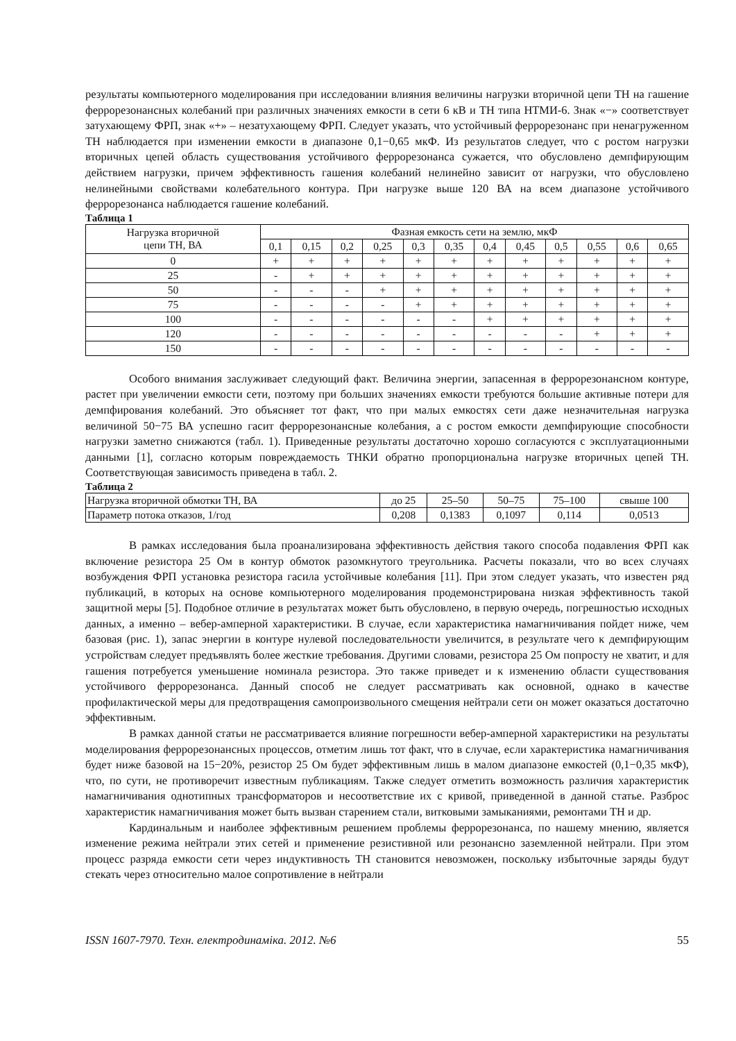результаты компьютерного моделирования при исследовании влияния величины нагрузки вторичной цепи ТН на гашение феррорезонансных колебаний при различных значениях емкости в сети 6 кВ и ТН типа НТМИ-6. Знак «−» соответствует затухающему ФРП, знак «+» – незатухающему ФРП. Следует указать, что устойчивый феррорезонанс при ненагруженном ТН наблюдается при изменении емкости в диапазоне 0,1−0,65 мкФ. Из результатов следует, что с ростом нагрузки вторичных цепей область существования устойчивого феррорезонанса сужается, что обусловлено демпфирующим действием нагрузки, причем эффективность гашения колебаний нелинейно зависит от нагрузки, что обусловлено нелинейными свойствами колебательного контура. При нагрузке выше 120 ВА на всем диапазоне устойчивого феррорезонанса наблюдается гашение колебаний.
Таблица 1
| Нагрузка вторичной цепи ТН, ВА | Фазная емкость сети на землю, мкФ | | | | | | | | | | | |
| --- | --- | --- | --- | --- | --- | --- | --- | --- | --- | --- | --- | --- |
| | 0,1 | 0,15 | 0,2 | 0,25 | 0,3 | 0,35 | 0,4 | 0,45 | 0,5 | 0,55 | 0,6 | 0,65 |
| 0 | + | + | + | + | + | + | + | + | + | + | + | + |
| 25 | - | + | + | + | + | + | + | + | + | + | + | + |
| 50 | - | - | - | + | + | + | + | + | + | + | + | + |
| 75 | - | - | - | - | + | + | + | + | + | + | + | + |
| 100 | - | - | - | - | - | - | + | + | + | + | + | + |
| 120 | - | - | - | - | - | - | - | - | - | + | + | + |
| 150 | - | - | - | - | - | - | - | - | - | - | - | - |
Особого внимания заслуживает следующий факт. Величина энергии, запасенная в феррорезонансном контуре, растет при увеличении емкости сети, поэтому при больших значениях емкости требуются большие активные потери для демпфирования колебаний. Это объясняет тот факт, что при малых емкостях сети даже незначительная нагрузка величиной 50−75 ВА успешно гасит феррорезонансные колебания, а с ростом емкости демпфирующие способности нагрузки заметно снижаются (табл. 1). Приведенные результаты достаточно хорошо согласуются с эксплуатационными данными [1], согласно которым повреждаемость ТНКИ обратно пропорциональна нагрузке вторичных цепей ТН. Соответствующая зависимость приведена в табл. 2.
Таблица 2
| Нагрузка вторичной обмотки ТН, ВА | до 25 | 25–50 | 50–75 | 75–100 | свыше 100 |
| Параметр потока отказов, 1/год | 0,208 | 0,1383 | 0,1097 | 0,114 | 0,0513 |
В рамках исследования была проанализирована эффективность действия такого способа подавления ФРП как включение резистора 25 Ом в контур обмоток разомкнутого треугольника. Расчеты показали, что во всех случаях возбуждения ФРП установка резистора гасила устойчивые колебания [11]. При этом следует указать, что известен ряд публикаций, в которых на основе компьютерного моделирования продемонстрирована низкая эффективность такой защитной меры [5]. Подобное отличие в результатах может быть обусловлено, в первую очередь, погрешностью исходных данных, а именно – вебер-амперной характеристики. В случае, если характеристика намагничивания пойдет ниже, чем базовая (рис. 1), запас энергии в контуре нулевой последовательности увеличится, в результате чего к демпфирующим устройствам следует предъявлять более жесткие требования. Другими словами, резистора 25 Ом попросту не хватит, и для гашения потребуется уменьшение номинала резистора. Это также приведет и к изменению области существования устойчивого феррорезонанса. Данный способ не следует рассматривать как основной, однако в качестве профилактической меры для предотвращения самопроизвольного смещения нейтрали сети он может оказаться достаточно эффективным.
В рамках данной статьи не рассматривается влияние погрешности вебер-амперной характеристики на результаты моделирования феррорезонансных процессов, отметим лишь тот факт, что в случае, если характеристика намагничивания будет ниже базовой на 15−20%, резистор 25 Ом будет эффективным лишь в малом диапазоне емкостей (0,1−0,35 мкФ), что, по сути, не противоречит известным публикациям. Также следует отметить возможность различия характеристик намагничивания однотипных трансформаторов и несоответствие их с кривой, приведенной в данной статье. Разброс характеристик намагничивания может быть вызван старением стали, витковыми замыканиями, ремонтами ТН и др.
Кардинальным и наиболее эффективным решением проблемы феррорезонанса, по нашему мнению, является изменение режима нейтрали этих сетей и применение резистивной или резонансно заземленной нейтрали. При этом процесс разряда емкости сети через индуктивность ТН становится невозможен, поскольку избыточные заряды будут стекать через относительно малое сопротивление в нейтрали
ISSN 1607-7970. Техн. електродинаміка. 2012. №6 55